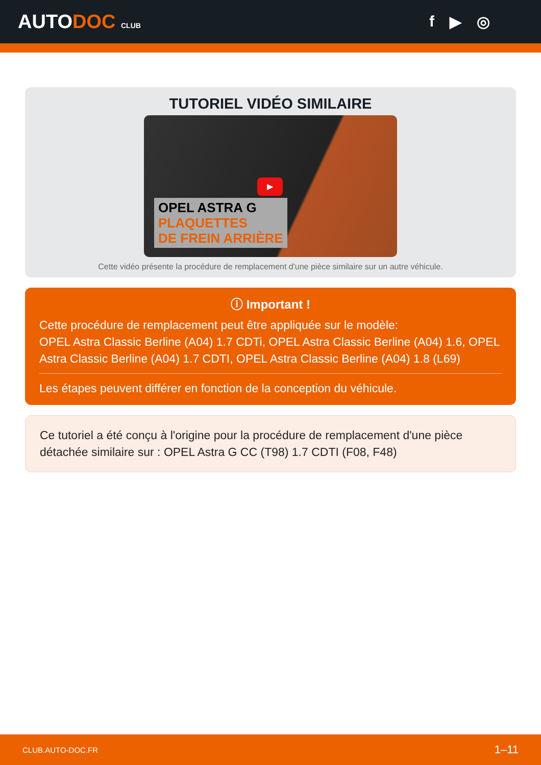AUTODOC CLUB
f ▶ ◎
TUTORIEL VIDÉO SIMILAIRE
▶
OPEL ASTRA G
PLAQUETTES
DE FREIN ARRIÈRE
Cette vidéo présente la procédure de remplacement d'une pièce similaire sur un autre véhicule.
ⓘ Important !
Cette procédure de remplacement peut être appliquée sur le modèle:
OPEL Astra Classic Berline (A04) 1.7 CDTi, OPEL Astra Classic Berline (A04) 1.6, OPEL Astra Classic Berline (A04) 1.7 CDTI, OPEL Astra Classic Berline (A04) 1.8 (L69)
Les étapes peuvent différer en fonction de la conception du véhicule.
Ce tutoriel a été conçu à l'origine pour la procédure de remplacement d'une pièce détachée similaire sur : OPEL Astra G CC (T98) 1.7 CDTI (F08, F48)
CLUB.AUTO-DOC.FR 1–11